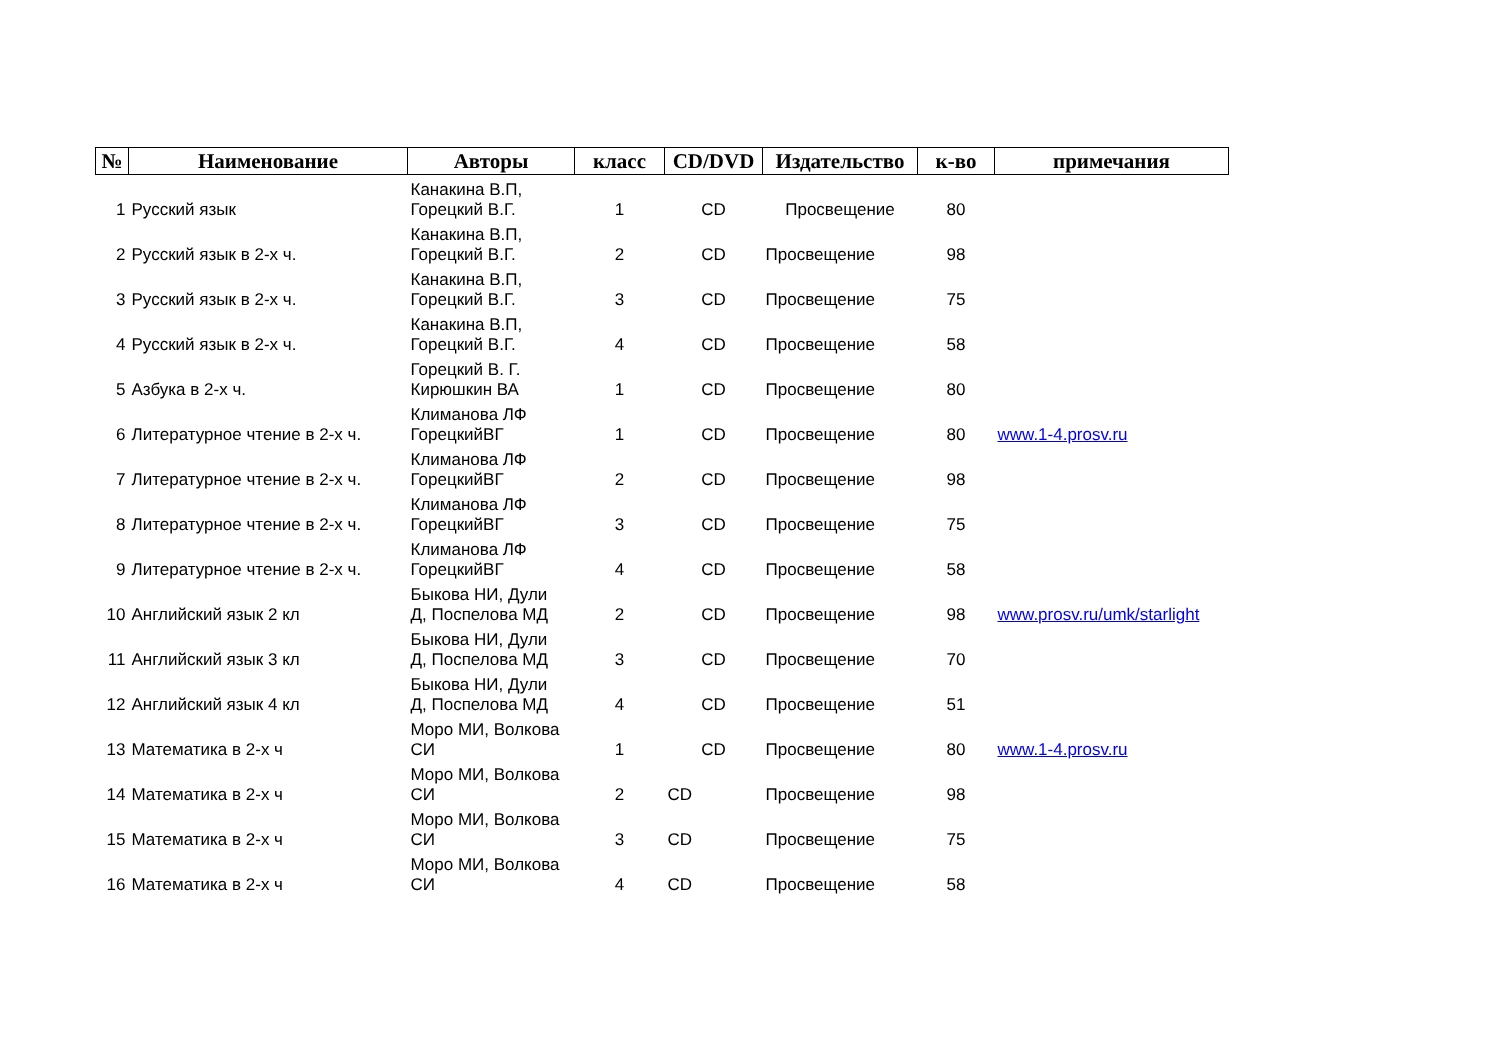| № | Наименование | Авторы | класс | CD/DVD | Издательство | к-во | примечания |
| --- | --- | --- | --- | --- | --- | --- | --- |
| 1 | Русский язык | Канакина В.П, Горецкий В.Г. | 1 | CD | Просвещение | 80 | |
| 2 | Русский язык в 2-х ч. | Канакина В.П, Горецкий В.Г. | 2 | CD | Просвещение | 98 | |
| 3 | Русский язык в 2-х ч. | Канакина В.П, Горецкий В.Г. | 3 | CD | Просвещение | 75 | |
| 4 | Русский язык в 2-х ч. | Канакина В.П, Горецкий В.Г. | 4 | CD | Просвещение | 58 | |
| 5 | Азбука в 2-х ч. | Горецкий В. Г. Кирюшкин ВА | 1 | CD | Просвещение | 80 | |
| 6 | Литературное чтение в 2-х ч. | Климанова ЛФ ГорецкийВГ | 1 | CD | Просвещение | 80 | www.1-4.prosv.ru |
| 7 | Литературное чтение в 2-х ч. | Климанова ЛФ ГорецкийВГ | 2 | CD | Просвещение | 98 | |
| 8 | Литературное чтение в 2-х ч. | Климанова ЛФ ГорецкийВГ | 3 | CD | Просвещение | 75 | |
| 9 | Литературное чтение в 2-х ч. | Климанова ЛФ ГорецкийВГ | 4 | CD | Просвещение | 58 | |
| 10 | Английский язык 2 кл | Быкова НИ, Дули Д, Поспелова МД | 2 | CD | Просвещение | 98 | www.prosv.ru/umk/starlight |
| 11 | Английский язык 3 кл | Быкова НИ, Дули Д, Поспелова МД | 3 | CD | Просвещение | 70 | |
| 12 | Английский язык 4 кл | Быкова НИ, Дули Д, Поспелова МД | 4 | CD | Просвещение | 51 | |
| 13 | Математика в 2-х ч | Моро МИ, Волкова СИ | 1 | CD | Просвещение | 80 | www.1-4.prosv.ru |
| 14 | Математика в 2-х ч | Моро МИ, Волкова СИ | 2 | CD | Просвещение | 98 | |
| 15 | Математика в 2-х ч | Моро МИ, Волкова СИ | 3 | CD | Просвещение | 75 | |
| 16 | Математика в 2-х ч | Моро МИ, Волкова СИ | 4 | CD | Просвещение | 58 | |